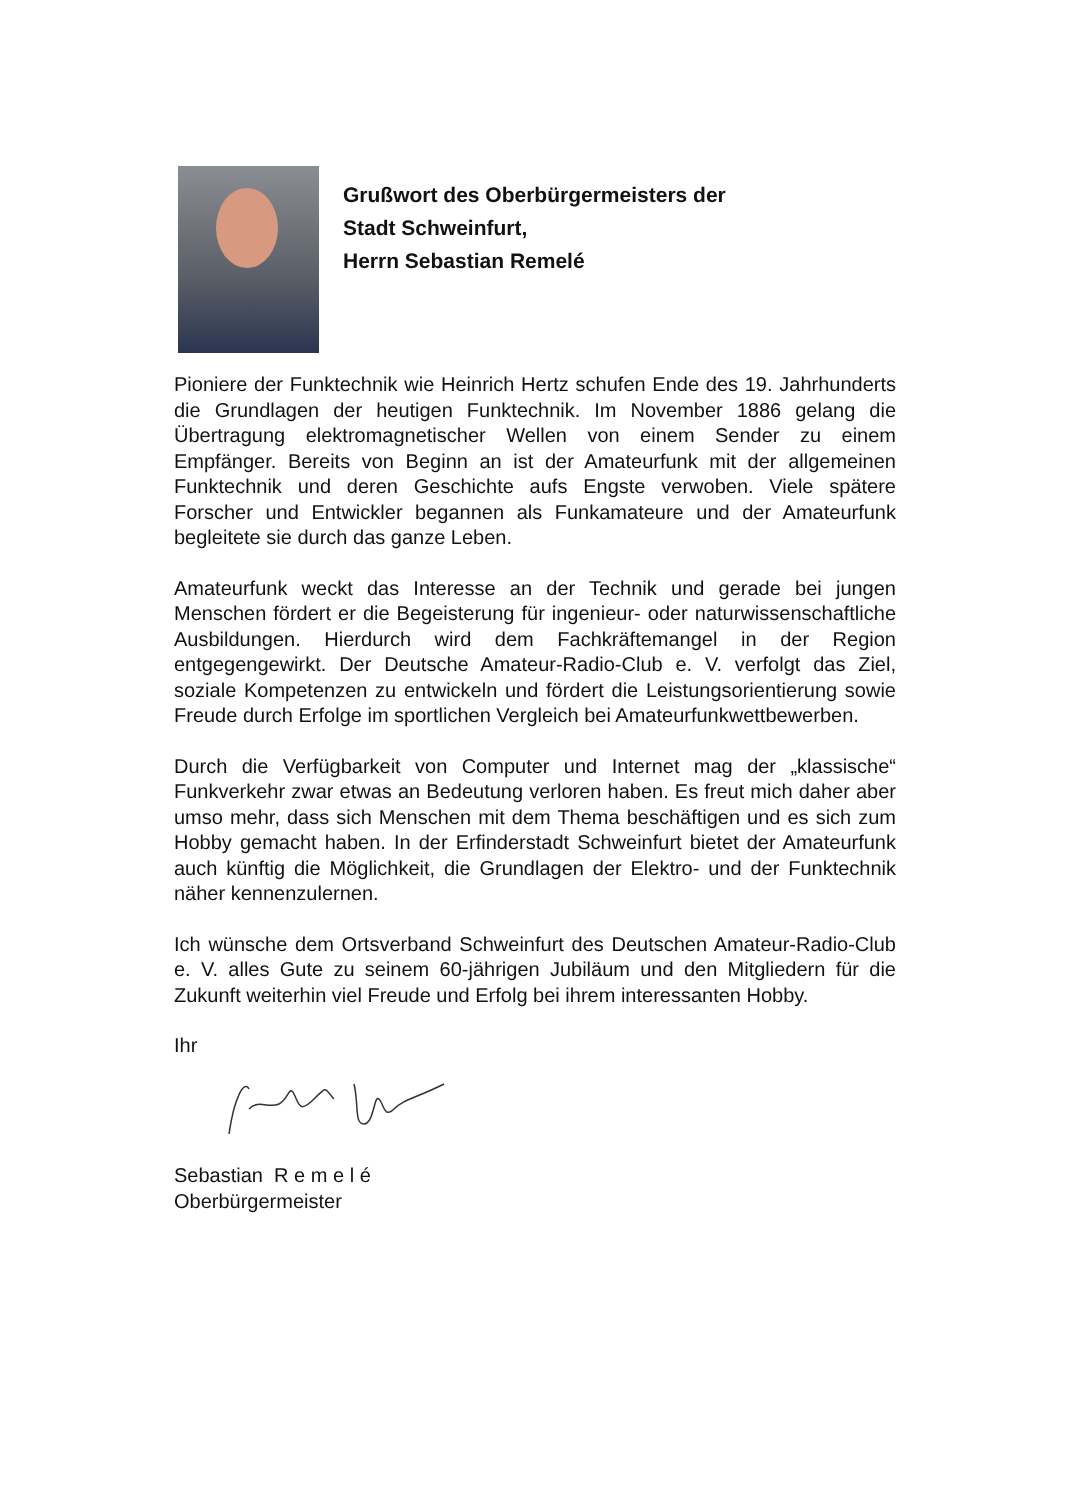Grußwort des Oberbürgermeisters der
Stadt Schweinfurt,
Herrn Sebastian Remelé
Pioniere der Funktechnik wie Heinrich Hertz schufen Ende des 19. Jahrhunderts die Grundlagen der heutigen Funktechnik. Im November 1886 gelang die Übertragung elektromagnetischer Wellen von einem Sender zu einem Empfänger. Bereits von Beginn an ist der Amateurfunk mit der allgemeinen Funktechnik und deren Geschichte aufs Engste verwoben. Viele spätere Forscher und Entwickler begannen als Funkamateure und der Amateurfunk begleitete sie durch das ganze Leben.
Amateurfunk weckt das Interesse an der Technik und gerade bei jungen Menschen fördert er die Begeisterung für ingenieur- oder naturwissenschaftliche Ausbildungen. Hierdurch wird dem Fachkräftemangel in der Region entgegengewirkt. Der Deutsche Amateur-Radio-Club e. V. verfolgt das Ziel, soziale Kompetenzen zu entwickeln und fördert die Leistungsorientierung sowie Freude durch Erfolge im sportlichen Vergleich bei Amateurfunkwettbewerben.
Durch die Verfügbarkeit von Computer und Internet mag der „klassische“ Funkverkehr zwar etwas an Bedeutung verloren haben. Es freut mich daher aber umso mehr, dass sich Menschen mit dem Thema beschäftigen und es sich zum Hobby gemacht haben. In der Erfinderstadt Schweinfurt bietet der Amateurfunk auch künftig die Möglichkeit, die Grundlagen der Elektro- und der Funktechnik näher kennenzulernen.
Ich wünsche dem Ortsverband Schweinfurt des Deutschen Amateur-Radio-Club e. V. alles Gute zu seinem 60-jährigen Jubiläum und den Mitgliedern für die Zukunft weiterhin viel Freude und Erfolg bei ihrem interessanten Hobby.
Ihr
Sebastian R e m e l é
Oberbürgermeister